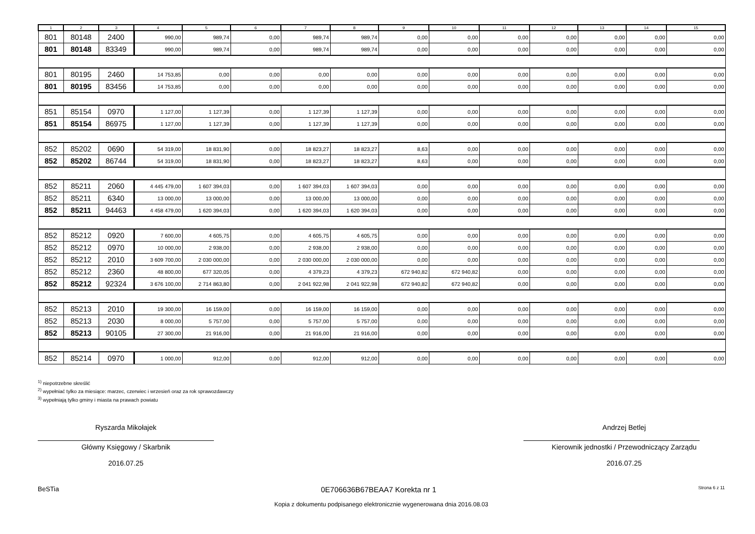| 1 | 2 | 3 | 4 | 5 | 6 | 7 | 8 | 9 | 10 | 11 | 12 | 13 | 14 | 15 |
| --- | --- | --- | --- | --- | --- | --- | --- | --- | --- | --- | --- | --- | --- | --- |
| 801 | 80148 | 2400 | 990,00 | 989,74 | 0,00 | 989,74 | 989,74 | 0,00 | 0,00 | 0,00 | 0,00 | 0,00 | 0,00 | 0,00 |
| 801 | 80148 | 83349 | 990,00 | 989,74 | 0,00 | 989,74 | 989,74 | 0,00 | 0,00 | 0,00 | 0,00 | 0,00 | 0,00 | 0,00 |
| 801 | 80195 | 2460 | 14 753,85 | 0,00 | 0,00 | 0,00 | 0,00 | 0,00 | 0,00 | 0,00 | 0,00 | 0,00 | 0,00 | 0,00 |
| 801 | 80195 | 83456 | 14 753,85 | 0,00 | 0,00 | 0,00 | 0,00 | 0,00 | 0,00 | 0,00 | 0,00 | 0,00 | 0,00 | 0,00 |
| 851 | 85154 | 0970 | 1 127,00 | 1 127,39 | 0,00 | 1 127,39 | 1 127,39 | 0,00 | 0,00 | 0,00 | 0,00 | 0,00 | 0,00 | 0,00 |
| 851 | 85154 | 86975 | 1 127,00 | 1 127,39 | 0,00 | 1 127,39 | 1 127,39 | 0,00 | 0,00 | 0,00 | 0,00 | 0,00 | 0,00 | 0,00 |
| 852 | 85202 | 0690 | 54 319,00 | 18 831,90 | 0,00 | 18 823,27 | 18 823,27 | 8,63 | 0,00 | 0,00 | 0,00 | 0,00 | 0,00 | 0,00 |
| 852 | 85202 | 86744 | 54 319,00 | 18 831,90 | 0,00 | 18 823,27 | 18 823,27 | 8,63 | 0,00 | 0,00 | 0,00 | 0,00 | 0,00 | 0,00 |
| 852 | 85211 | 2060 | 4 445 479,00 | 1 607 394,03 | 0,00 | 1 607 394,03 | 1 607 394,03 | 0,00 | 0,00 | 0,00 | 0,00 | 0,00 | 0,00 | 0,00 |
| 852 | 85211 | 6340 | 13 000,00 | 13 000,00 | 0,00 | 13 000,00 | 13 000,00 | 0,00 | 0,00 | 0,00 | 0,00 | 0,00 | 0,00 | 0,00 |
| 852 | 85211 | 94463 | 4 458 479,00 | 1 620 394,03 | 0,00 | 1 620 394,03 | 1 620 394,03 | 0,00 | 0,00 | 0,00 | 0,00 | 0,00 | 0,00 | 0,00 |
| 852 | 85212 | 0920 | 7 600,00 | 4 605,75 | 0,00 | 4 605,75 | 4 605,75 | 0,00 | 0,00 | 0,00 | 0,00 | 0,00 | 0,00 | 0,00 |
| 852 | 85212 | 0970 | 10 000,00 | 2 938,00 | 0,00 | 2 938,00 | 2 938,00 | 0,00 | 0,00 | 0,00 | 0,00 | 0,00 | 0,00 | 0,00 |
| 852 | 85212 | 2010 | 3 609 700,00 | 2 030 000,00 | 0,00 | 2 030 000,00 | 2 030 000,00 | 0,00 | 0,00 | 0,00 | 0,00 | 0,00 | 0,00 | 0,00 |
| 852 | 85212 | 2360 | 48 800,00 | 677 320,05 | 0,00 | 4 379,23 | 4 379,23 | 672 940,82 | 672 940,82 | 0,00 | 0,00 | 0,00 | 0,00 | 0,00 |
| 852 | 85212 | 92324 | 3 676 100,00 | 2 714 863,80 | 0,00 | 2 041 922,98 | 2 041 922,98 | 672 940,82 | 672 940,82 | 0,00 | 0,00 | 0,00 | 0,00 | 0,00 |
| 852 | 85213 | 2010 | 19 300,00 | 16 159,00 | 0,00 | 16 159,00 | 16 159,00 | 0,00 | 0,00 | 0,00 | 0,00 | 0,00 | 0,00 | 0,00 |
| 852 | 85213 | 2030 | 8 000,00 | 5 757,00 | 0,00 | 5 757,00 | 5 757,00 | 0,00 | 0,00 | 0,00 | 0,00 | 0,00 | 0,00 | 0,00 |
| 852 | 85213 | 90105 | 27 300,00 | 21 916,00 | 0,00 | 21 916,00 | 21 916,00 | 0,00 | 0,00 | 0,00 | 0,00 | 0,00 | 0,00 | 0,00 |
| 852 | 85214 | 0970 | 1 000,00 | 912,00 | 0,00 | 912,00 | 912,00 | 0,00 | 0,00 | 0,00 | 0,00 | 0,00 | 0,00 | 0,00 |
<sup>1)</sup> niepotrzebne skreślić
<sup>2)</sup> wypełniać tylko za miesiące: marzec, czerwiec i wrzesień oraz za rok sprawozdawczy
<sup>3)</sup> wypełniają tylko gminy i miasta na prawach powiatu
Ryszarda Mikołajek
Główny Księgowy / Skarbnik
2016.07.25
Andrzej Betlej
Kierownik jednostki / Przewodniczący Zarządu
2016.07.25
BeSTia 0E706636B67BEAA7 Korekta nr 1 Strona 6 z 11
Kopia z dokumentu podpisanego elektronicznie wygenerowana dnia 2016.08.03